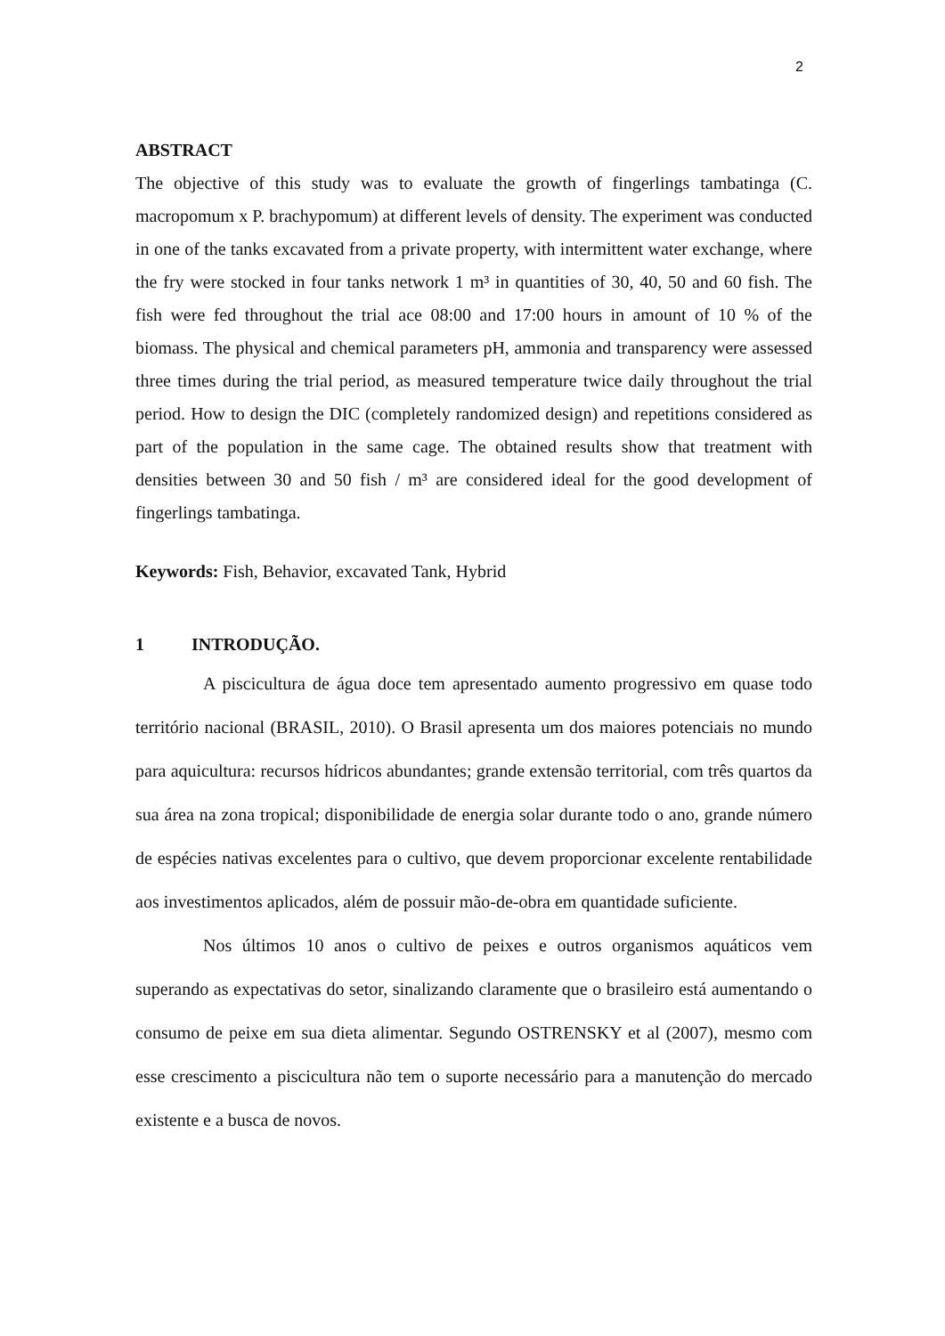2
ABSTRACT
The objective of this study was to evaluate the growth of fingerlings tambatinga (C. macropomum x P. brachypomum) at different levels of density. The experiment was conducted in one of the tanks excavated from a private property, with intermittent water exchange, where the fry were stocked in four tanks network 1 m³ in quantities of 30, 40, 50 and 60 fish. The fish were fed throughout the trial ace 08:00 and 17:00 hours in amount of 10 % of the biomass. The physical and chemical parameters pH, ammonia and transparency were assessed three times during the trial period, as measured temperature twice daily throughout the trial period. How to design the DIC (completely randomized design) and repetitions considered as part of the population in the same cage. The obtained results show that treatment with densities between 30 and 50 fish / m³ are considered ideal for the good development of fingerlings tambatinga.
Keywords: Fish, Behavior, excavated Tank, Hybrid
1 INTRODUÇÃO.
A piscicultura de água doce tem apresentado aumento progressivo em quase todo território nacional (BRASIL, 2010). O Brasil apresenta um dos maiores potenciais no mundo para aquicultura: recursos hídricos abundantes; grande extensão territorial, com três quartos da sua área na zona tropical; disponibilidade de energia solar durante todo o ano, grande número de espécies nativas excelentes para o cultivo, que devem proporcionar excelente rentabilidade aos investimentos aplicados, além de possuir mão-de-obra em quantidade suficiente.
Nos últimos 10 anos o cultivo de peixes e outros organismos aquáticos vem superando as expectativas do setor, sinalizando claramente que o brasileiro está aumentando o consumo de peixe em sua dieta alimentar. Segundo OSTRENSKY et al (2007), mesmo com esse crescimento a piscicultura não tem o suporte necessário para a manutenção do mercado existente e a busca de novos.